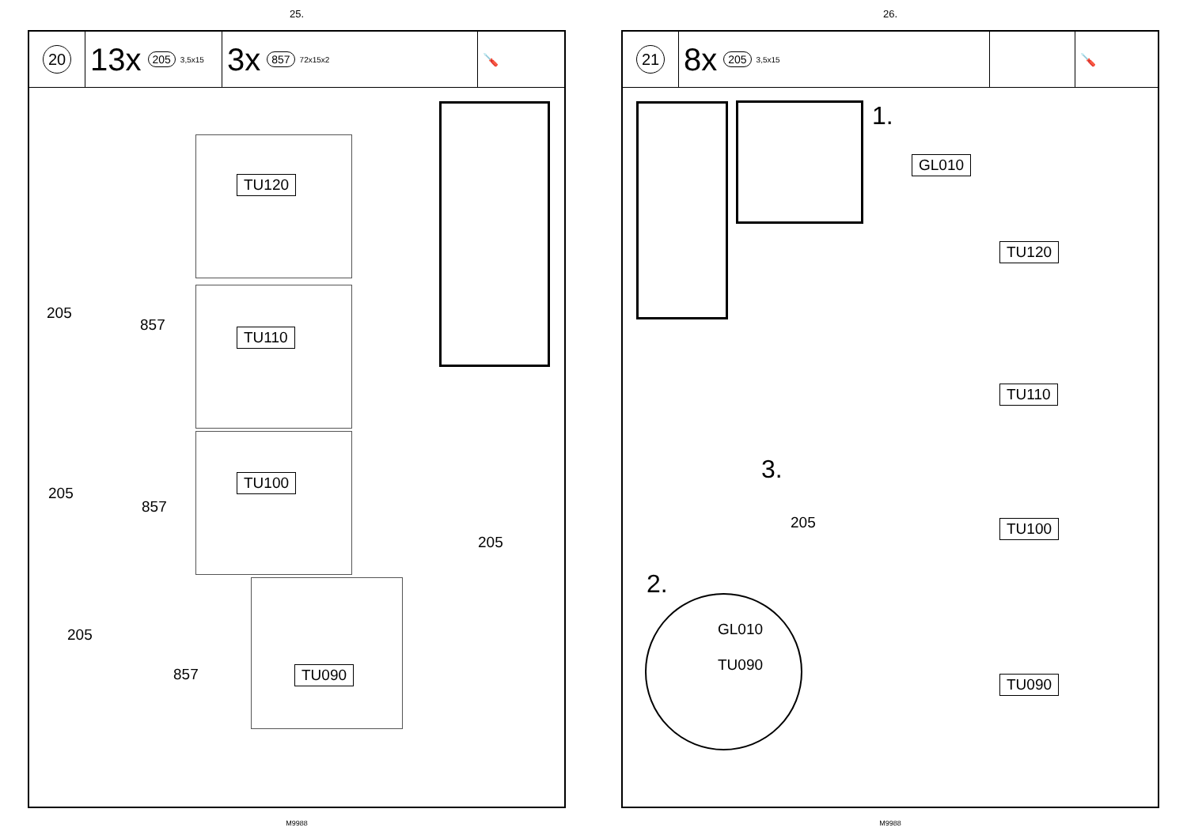25.
20
13x 205 3,5x15
3x 857 72x15x2
🪛
TU120
TU110
TU100
TU090
205
857
205
857
205
857
205
M9988
26.
21
8x 205 3,5x15
🪛
1.
GL010
TU120
TU110
TU100
TU090
3.
205
2.
GL010
TU090
M9988